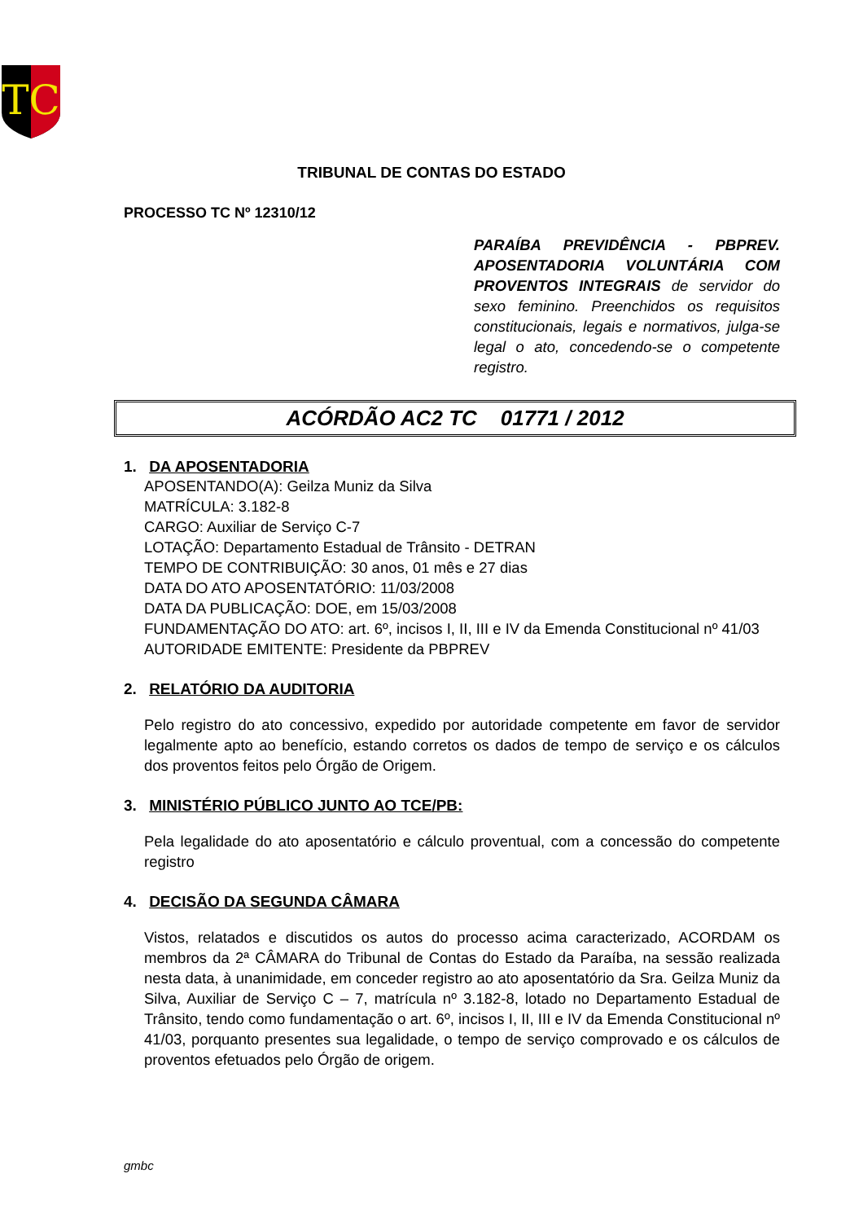TC
TRIBUNAL DE CONTAS DO ESTADO
PROCESSO TC Nº 12310/12
PARAÍBA PREVIDÊNCIA - PBPREV. APOSENTADORIA VOLUNTÁRIA COM PROVENTOS INTEGRAIS de servidor do sexo feminino. Preenchidos os requisitos constitucionais, legais e normativos, julga-se legal o ato, concedendo-se o competente registro.
ACÓRDÃO AC2 TC 01771 / 2012
1. DA APOSENTADORIA
APOSENTANDO(A): Geilza Muniz da Silva
MATRÍCULA: 3.182-8
CARGO: Auxiliar de Serviço C-7
LOTAÇÃO: Departamento Estadual de Trânsito - DETRAN
TEMPO DE CONTRIBUIÇÃO: 30 anos, 01 mês e 27 dias
DATA DO ATO APOSENTATÓRIO: 11/03/2008
DATA DA PUBLICAÇÃO: DOE, em 15/03/2008
FUNDAMENTAÇÃO DO ATO: art. 6º, incisos I, II, III e IV da Emenda Constitucional nº 41/03
AUTORIDADE EMITENTE: Presidente da PBPREV
2. RELATÓRIO DA AUDITORIA
Pelo registro do ato concessivo, expedido por autoridade competente em favor de servidor legalmente apto ao benefício, estando corretos os dados de tempo de serviço e os cálculos dos proventos feitos pelo Órgão de Origem.
3. MINISTÉRIO PÚBLICO JUNTO AO TCE/PB:
Pela legalidade do ato aposentatório e cálculo proventual, com a concessão do competente registro
4. DECISÃO DA SEGUNDA CÂMARA
Vistos, relatados e discutidos os autos do processo acima caracterizado, ACORDAM os membros da 2ª CÂMARA do Tribunal de Contas do Estado da Paraíba, na sessão realizada nesta data, à unanimidade, em conceder registro ao ato aposentatório da Sra. Geilza Muniz da Silva, Auxiliar de Serviço C – 7, matrícula nº 3.182-8, lotado no Departamento Estadual de Trânsito, tendo como fundamentação o art. 6º, incisos I, II, III e IV da Emenda Constitucional nº 41/03, porquanto presentes sua legalidade, o tempo de serviço comprovado e os cálculos de proventos efetuados pelo Órgão de origem.
gmbc